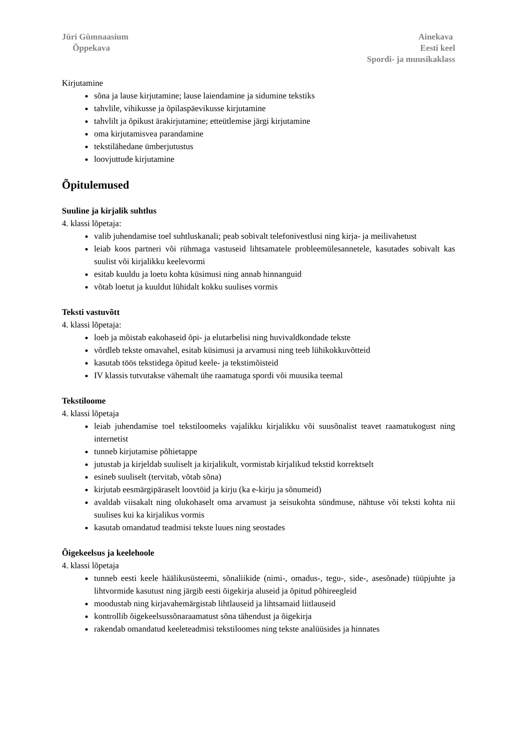Jüri Gümnaasium
Õppekava
Ainekava
Eesti keel
Spordi- ja muusikaklass
Kirjutamine
sõna ja lause kirjutamine; lause laiendamine ja sidumine tekstiks
tahvlile, vihikusse ja õpilaspäevikusse kirjutamine
tahvlilt ja õpikust ärakirjutamine; etteütlemise järgi kirjutamine
oma kirjutamisvea parandamine
tekstilähedane ümberjutustus
loovjuttude kirjutamine
Õpitulemused
Suuline ja kirjalik suhtlus
4. klassi lõpetaja:
valib juhendamise toel suhtluskanali; peab sobivalt telefonivestlusi ning kirja- ja meilivahetust
leiab koos partneri või rühmaga vastuseid lihtsamatele probleemülesannetele, kasutades sobivalt kas suulist või kirjalikku keelevormi
esitab kuuldu ja loetu kohta küsimusi ning annab hinnanguid
võtab loetut ja kuuldut lühidalt kokku suulises vormis
Teksti vastuvõtt
4. klassi lõpetaja:
loeb ja mõistab eakohaseid õpi- ja elutarbelisi ning huvivaldkondade tekste
võrdleb tekste omavahel, esitab küsimusi ja arvamusi ning teeb lühikokkuvõtteid
kasutab töös tekstidega õpitud keele- ja tekstimõisteid
IV klassis tutvutakse vähemalt ühe raamatuga spordi või muusika teemal
Tekstiloome
4. klassi lõpetaja
leiab juhendamise toel tekstiloomeks vajalikku kirjalikku või suusõnalist teavet raamatukogust ning internetist
tunneb kirjutamise põhietappe
jutustab ja kirjeldab suuliselt ja kirjalikult, vormistab kirjalikud tekstid korrektselt
esineb suuliselt (tervitab, võtab sõna)
kirjutab eesmärgipäraselt loovtöid ja kirju (ka e-kirju ja sõnumeid)
avaldab viisakalt ning olukohaselt oma arvamust ja seisukohta sündmuse, nähtuse või teksti kohta nii suulises kui ka kirjalikus vormis
kasutab omandatud teadmisi tekste luues ning seostades
Õigekeelsus ja keelehoole
4. klassi lõpetaja
tunneb eesti keele häälikusüsteemi, sõnaliikide (nimi-, omadus-, tegu-, side-, asesõnade) tüüpjuhte ja lihtvormide kasutust ning järgib eesti õigekirja aluseid ja õpitud põhireegleid
moodustab ning kirjavahemärgistab lihtlauseid ja lihtsamaid liitlauseid
kontrollib õigekeelsussõnaraamatust sõna tähendust ja õigekirja
rakendab omandatud keeleteadmisi tekstiloomes ning tekste analüüsides ja hinnates